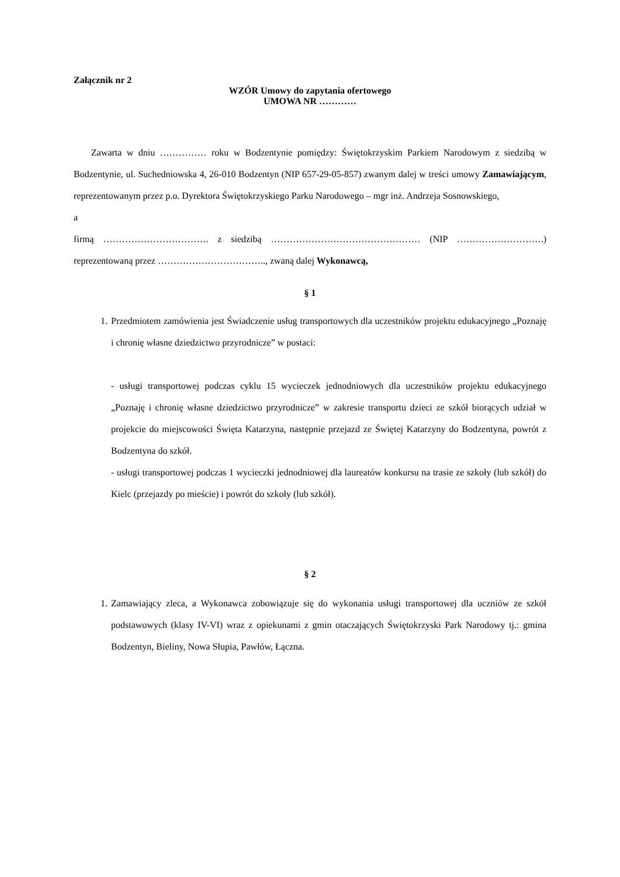Załącznik nr 2
WZÓR Umowy do zapytania ofertowego
UMOWA NR …………
Zawarta w dniu …………… roku w Bodzentynie pomiędzy: Świętokrzyskim Parkiem Narodowym z siedzibą w Bodzentynie, ul. Suchedniowska 4, 26-010 Bodzentyn (NIP 657-29-05-857) zwanym dalej w treści umowy Zamawiającym, reprezentowanym przez p.o. Dyrektora Świętokrzyskiego Parku Narodowego – mgr inż. Andrzeja Sosnowskiego,
a
firmą ……………………………. z siedzibą ………………………………………… (NIP ……………………….) reprezentowaną przez …………………………….., zwaną dalej Wykonawcą,
§ 1
1. Przedmiotem zamówienia jest Świadczenie usług transportowych dla uczestników projektu edukacyjnego „Poznaję i chronię własne dziedzictwo przyrodnicze” w postaci:
- usługi transportowej podczas cyklu 15 wycieczek jednodniowych dla uczestników projektu edukacyjnego „Poznaję i chronię własne dziedzictwo przyrodnicze” w zakresie transportu dzieci ze szkół biorących udział w projekcie do miejscowości Święta Katarzyna, następnie przejazd ze Świętej Katarzyny do Bodzentyna, powrót z Bodzentyna do szkół.
- usługi transportowej podczas 1 wycieczki jednodniowej dla laureatów konkursu na trasie ze szkoły (lub szkół) do Kielc (przejazdy po mieście) i powrót do szkoły (lub szkół).
§ 2
1. Zamawiający zleca, a Wykonawca zobowiązuje się do wykonania usługi transportowej dla uczniów ze szkół podstawowych (klasy IV-VI) wraz z opiekunami z gmin otaczających Świętokrzyski Park Narodowy tj.: gmina Bodzentyn, Bieliny, Nowa Słupia, Pawłów, Łączna.